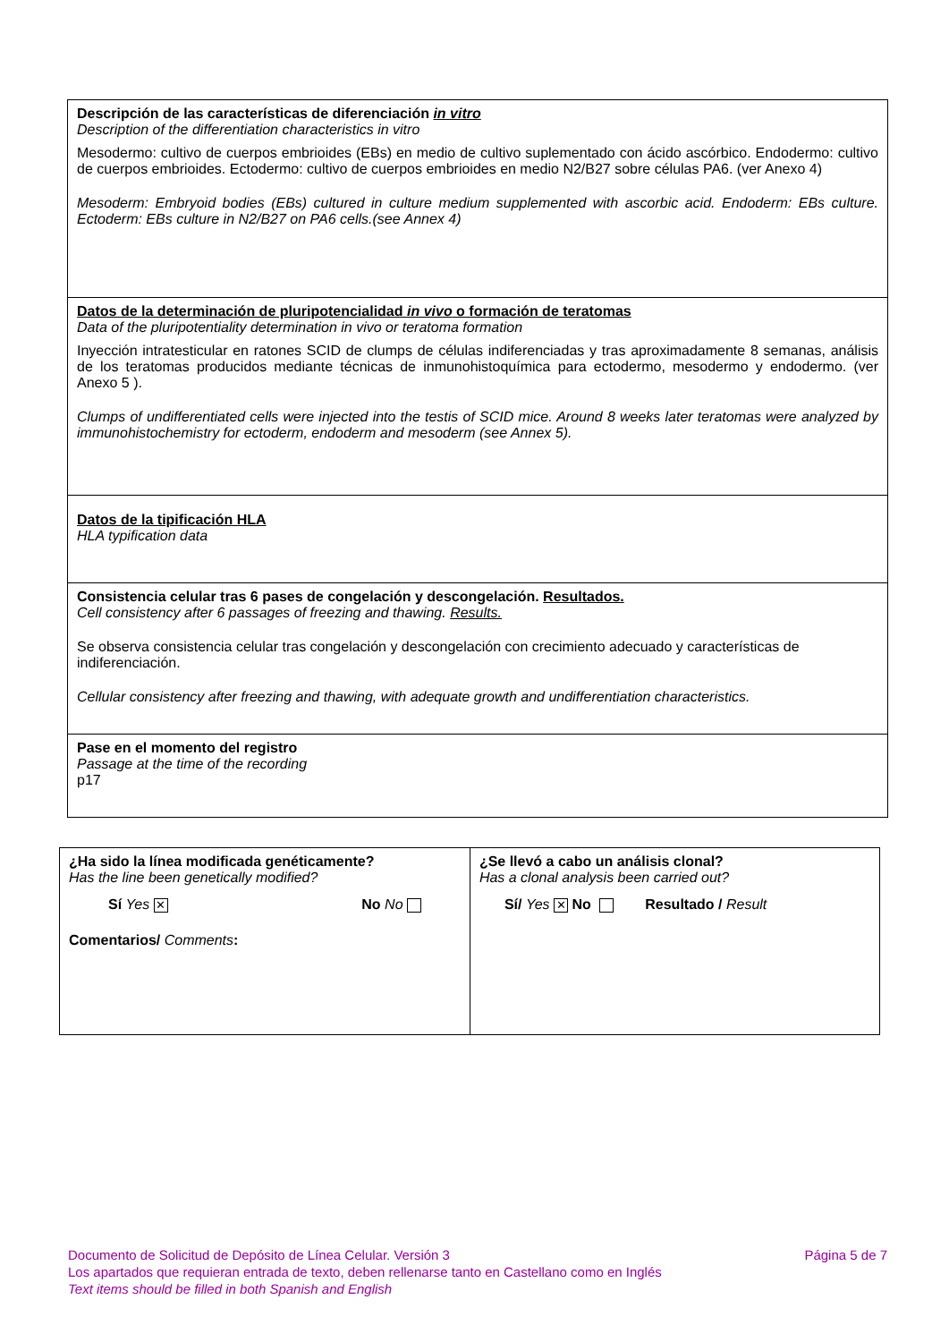| Descripción de las características de diferenciación in vitro Description of the differentiation characteristics in vitro Mesodermo: cultivo de cuerpos embrioides (EBs) en medio de cultivo suplementado con ácido ascórbico. Endodermo: cultivo de cuerpos embrioides. Ectodermo: cultivo de cuerpos embrioides en medio N2/B27 sobre células PA6. (ver Anexo 4) Mesoderm: Embryoid bodies (EBs) cultured in culture medium supplemented with ascorbic acid. Endoderm: EBs culture. Ectoderm: EBs culture in N2/B27 on PA6 cells.(see Annex 4) |
| Datos de la determinación de pluripotencialidad in vivo o formación de teratomas Data of the pluripotentiality determination in vivo or teratoma formation Inyección intratesticular en ratones SCID de clumps de células indiferenciadas y tras aproximadamente 8 semanas, análisis de los teratomas producidos mediante técnicas de inmunohistoquímica para ectodermo, mesodermo y endodermo. (ver Anexo 5 ). Clumps of undifferentiated cells were injected into the testis of SCID mice. Around 8 weeks later teratomas were analyzed by immunohistochemistry for ectoderm, endoderm and mesoderm (see Annex 5). |
| Datos de la tipificación HLA HLA typification data |
| Consistencia celular tras 6 pases de congelación y descongelación. Resultados. Cell consistency after 6 passages of freezing and thawing. Results. Se observa consistencia celular tras congelación y descongelación con crecimiento adecuado y características de indiferenciación. Cellular consistency after freezing and thawing, with adequate growth and undifferentiation characteristics. |
| Pase en el momento del registro Passage at the time of the recording p17 |
| ¿Ha sido la línea modificada genéticamente? Has the line been genetically modified? Sí Yes ✕ No No Comentarios/ Comments : | ¿Se llevó a cabo un análisis clonal? Has a clonal analysis been carried out? Sí/ Yes ✕ No Resultado / Result |
Documento de Solicitud de Depósito de Línea Celular. Versión 3 Página 5 de 7
Los apartados que requieran entrada de texto, deben rellenarse tanto en Castellano como en Inglés
Text items should be filled in both Spanish and English